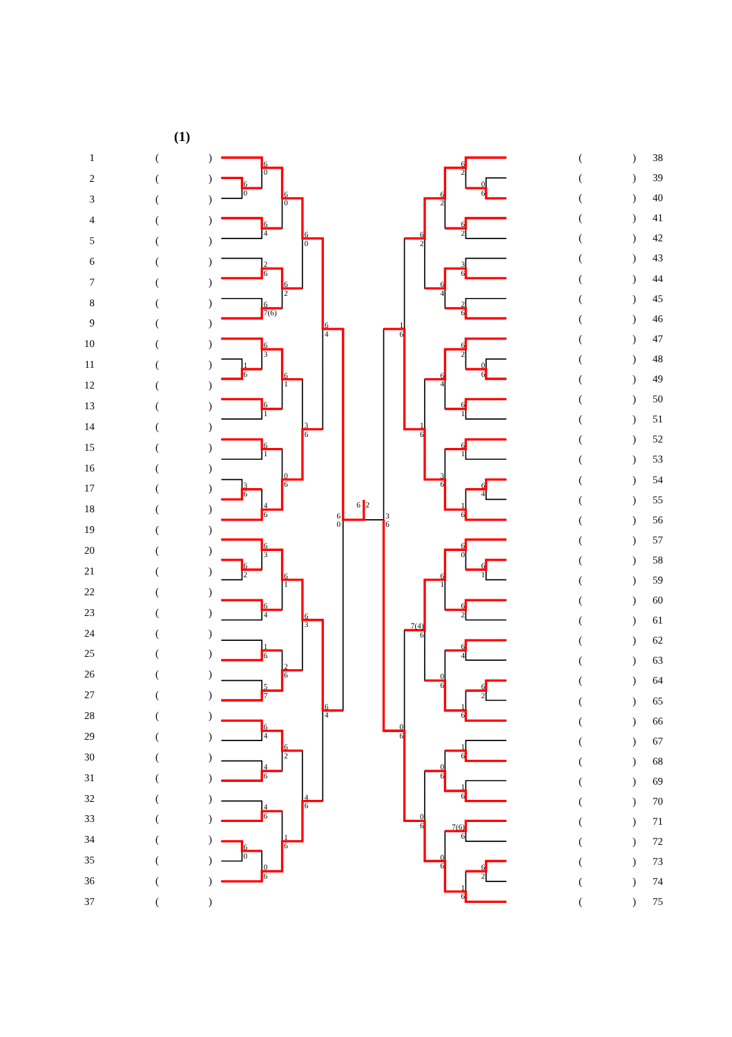(1)
| 1 | ( | ) |
| 2 | ( | ) |
| 3 | ( | ) |
| 4 | ( | ) |
| 5 | ( | ) |
| 6 | ( | ) |
| 7 | ( | ) |
| 8 | ( | ) |
| 9 | ( | ) |
| 10 | ( | ) |
| 11 | ( | ) |
| 12 | ( | ) |
| 13 | ( | ) |
| 14 | ( | ) |
| 15 | ( | ) |
| 16 | ( | ) |
| 17 | ( | ) |
| 18 | ( | ) |
| 19 | ( | ) |
| 20 | ( | ) |
| 21 | ( | ) |
| 22 | ( | ) |
| 23 | ( | ) |
| 24 | ( | ) |
| 25 | ( | ) |
| 26 | ( | ) |
| 27 | ( | ) |
| 28 | ( | ) |
| 29 | ( | ) |
| 30 | ( | ) |
| 31 | ( | ) |
| 32 | ( | ) |
| 33 | ( | ) |
| 34 | ( | ) |
| 35 | ( | ) |
| 36 | ( | ) |
| 37 | ( | ) |
6
0
6
0
6
4
6
0
2
6
6
7(6)
6
2
6
0
1
6
6
3
6
1
6
1
6
1
3
6
4
6
0
6
3
6
6
4
6
2
6
3
6
4
6
1
1
6
5
7
2
6
6
3
6
4
4
6
6
2
4
6
6
0
0
6
1
6
4
6
6
4
6
0
6
2
3
6
0
6
6
2
6
2
6
2
3
6
2
6
6
4
6
2
0
6
6
2
6
1
6
4
6
1
6
4
1
6
3
6
1
6
1
6
6
1
6
0
6
2
6
1
6
4
6
2
1
6
0
6
7(4)
6
1
6
1
6
0
6
7(6)
6
6
2
1
6
0
6
0
6
0
6
| ( | ) | 38 |
| ( | ) | 39 |
| ( | ) | 40 |
| ( | ) | 41 |
| ( | ) | 42 |
| ( | ) | 43 |
| ( | ) | 44 |
| ( | ) | 45 |
| ( | ) | 46 |
| ( | ) | 47 |
| ( | ) | 48 |
| ( | ) | 49 |
| ( | ) | 50 |
| ( | ) | 51 |
| ( | ) | 52 |
| ( | ) | 53 |
| ( | ) | 54 |
| ( | ) | 55 |
| ( | ) | 56 |
| ( | ) | 57 |
| ( | ) | 58 |
| ( | ) | 59 |
| ( | ) | 60 |
| ( | ) | 61 |
| ( | ) | 62 |
| ( | ) | 63 |
| ( | ) | 64 |
| ( | ) | 65 |
| ( | ) | 66 |
| ( | ) | 67 |
| ( | ) | 68 |
| ( | ) | 69 |
| ( | ) | 70 |
| ( | ) | 71 |
| ( | ) | 72 |
| ( | ) | 73 |
| ( | ) | 74 |
| ( | ) | 75 |